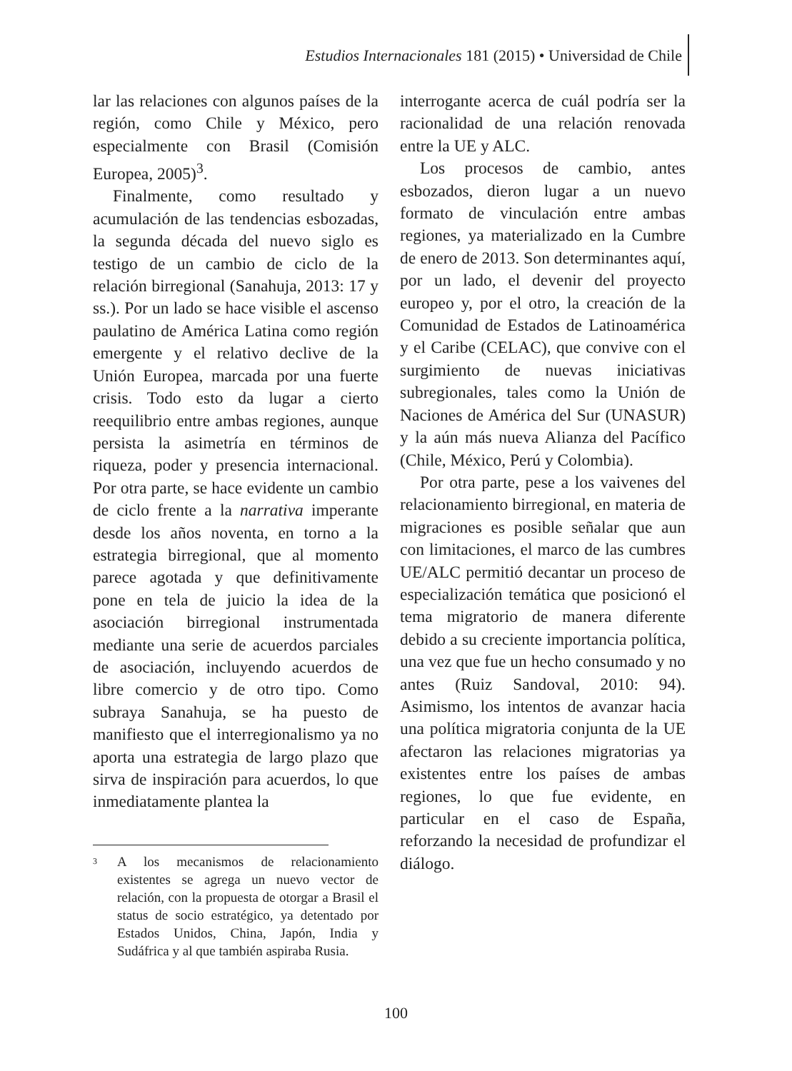Estudios Internacionales 181 (2015) • Universidad de Chile
lar las relaciones con algunos países de la región, como Chile y México, pero especialmente con Brasil (Comisión Europea, 2005)<sup>3</sup>.
Finalmente, como resultado y acumulación de las tendencias esbozadas, la segunda década del nuevo siglo es testigo de un cambio de ciclo de la relación birregional (Sanahuja, 2013: 17 y ss.). Por un lado se hace visible el ascenso paulatino de América Latina como región emergente y el relativo declive de la Unión Europea, marcada por una fuerte crisis. Todo esto da lugar a cierto reequilibrio entre ambas regiones, aunque persista la asimetría en términos de riqueza, poder y presencia internacional. Por otra parte, se hace evidente un cambio de ciclo frente a la narrativa imperante desde los años noventa, en torno a la estrategia birregional, que al momento parece agotada y que definitivamente pone en tela de juicio la idea de la asociación birregional instrumentada mediante una serie de acuerdos parciales de asociación, incluyendo acuerdos de libre comercio y de otro tipo. Como subraya Sanahuja, se ha puesto de manifiesto que el interregionalismo ya no aporta una estrategia de largo plazo que sirva de inspiración para acuerdos, lo que inmediatamente plantea la
<sup>3</sup> A los mecanismos de relacionamiento existentes se agrega un nuevo vector de relación, con la propuesta de otorgar a Brasil el status de socio estratégico, ya detentado por Estados Unidos, China, Japón, India y Sudáfrica y al que también aspiraba Rusia.
interrogante acerca de cuál podría ser la racionalidad de una relación renovada entre la UE y ALC.
Los procesos de cambio, antes esbozados, dieron lugar a un nuevo formato de vinculación entre ambas regiones, ya materializado en la Cumbre de enero de 2013. Son determinantes aquí, por un lado, el devenir del proyecto europeo y, por el otro, la creación de la Comunidad de Estados de Latinoamérica y el Caribe (CELAC), que convive con el surgimiento de nuevas iniciativas subregionales, tales como la Unión de Naciones de América del Sur (UNASUR) y la aún más nueva Alianza del Pacífico (Chile, México, Perú y Colombia).
Por otra parte, pese a los vaivenes del relacionamiento birregional, en materia de migraciones es posible señalar que aun con limitaciones, el marco de las cumbres UE/ALC permitió decantar un proceso de especialización temática que posicionó el tema migratorio de manera diferente debido a su creciente importancia política, una vez que fue un hecho consumado y no antes (Ruiz Sandoval, 2010: 94). Asimismo, los intentos de avanzar hacia una política migratoria conjunta de la UE afectaron las relaciones migratorias ya existentes entre los países de ambas regiones, lo que fue evidente, en particular en el caso de España, reforzando la necesidad de profundizar el diálogo.
100